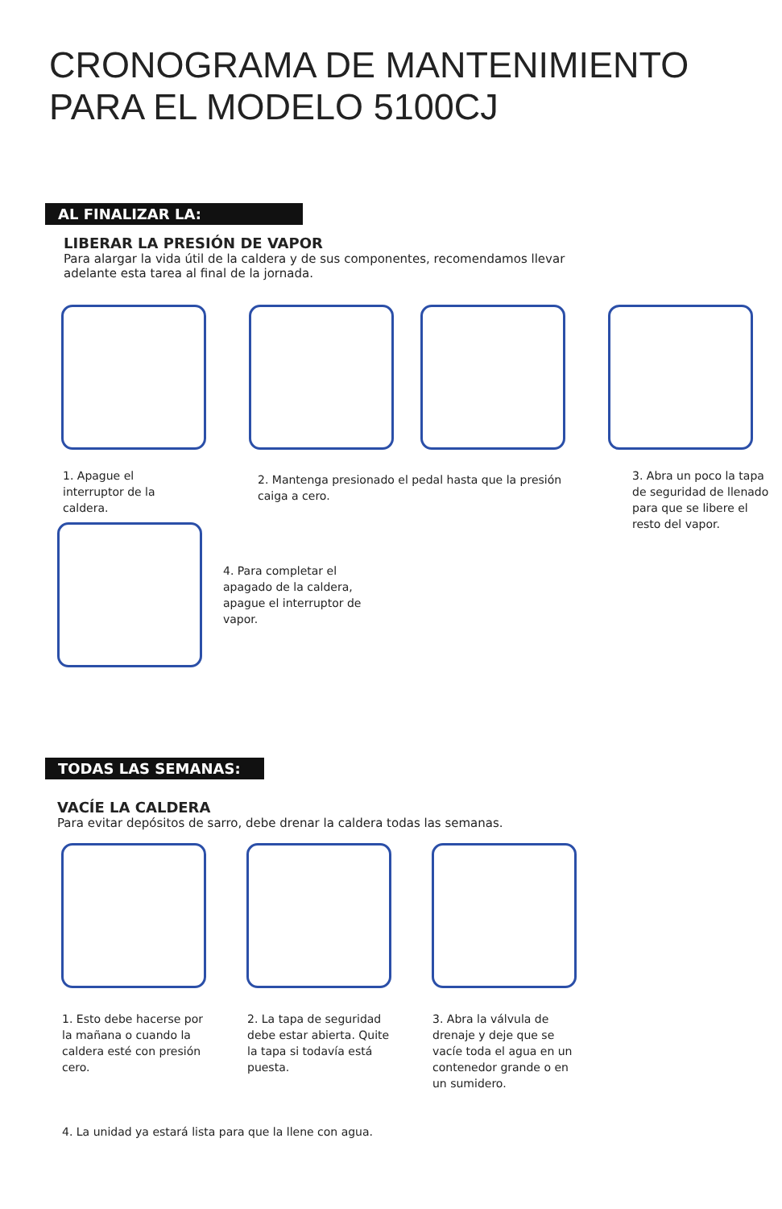CRONOGRAMA DE MANTENIMIENTO
PARA EL MODELO 5100CJ
AL FINALIZAR LA:
LIBERAR LA PRESIÓN DE VAPOR
Para alargar la vida útil de la caldera y de sus componentes, recomendamos llevar
adelante esta tarea al final de la jornada.
1. Apague el interruptor de la caldera.
2. Mantenga presionado el pedal hasta que la presión caiga a cero.
3. Abra un poco la tapa de seguridad de llenado para que se libere el resto del vapor.
4. Para completar el apagado de la caldera, apague el interruptor de vapor.
TODAS LAS SEMANAS:
VACÍE LA CALDERA
Para evitar depósitos de sarro, debe drenar la caldera todas las semanas.
1. Esto debe hacerse por la mañana o cuando la caldera esté con presión cero.
2. La tapa de seguridad debe estar abierta. Quite la tapa si todavía está puesta.
3. Abra la válvula de drenaje y deje que se vacíe toda el agua en un contenedor grande o en un sumidero.
4. La unidad ya estará lista para que la llene con agua.